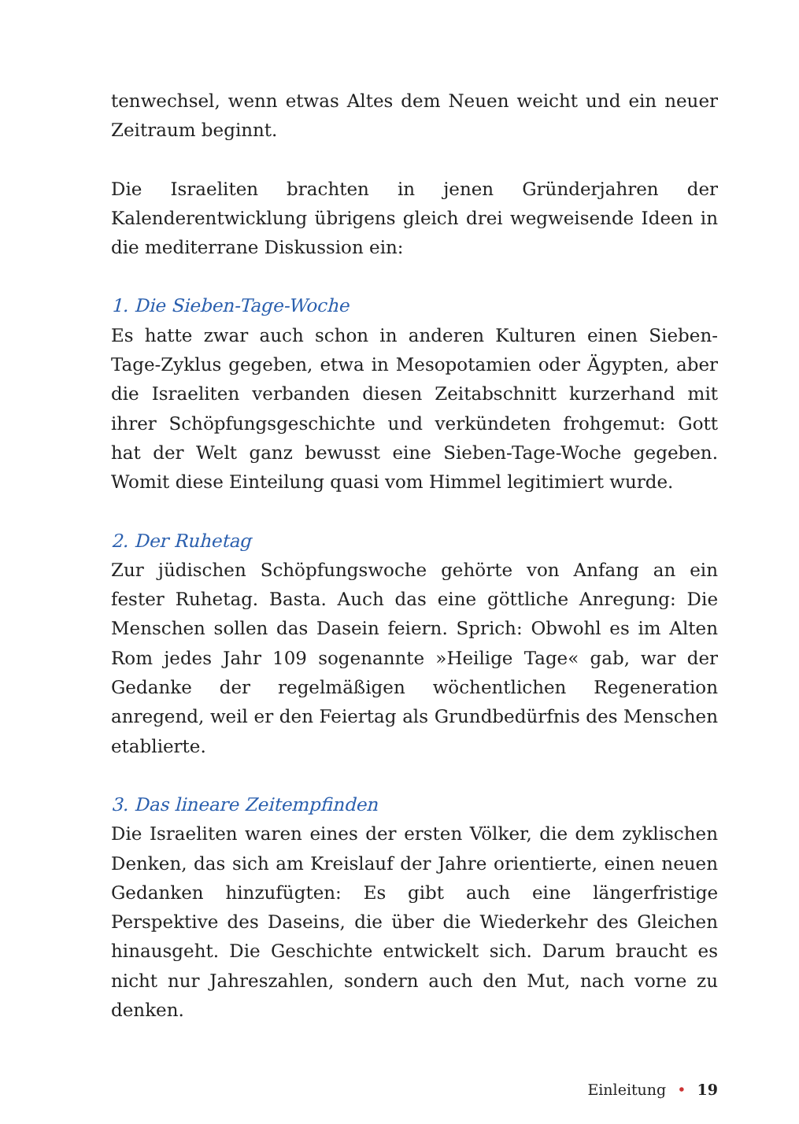tenwechsel, wenn etwas Altes dem Neuen weicht und ein neuer Zeitraum beginnt.
Die Israeliten brachten in jenen Gründerjahren der Kalenderentwicklung übrigens gleich drei wegweisende Ideen in die mediterrane Diskussion ein:
1. Die Sieben-Tage-Woche
Es hatte zwar auch schon in anderen Kulturen einen Sieben-Tage-Zyklus gegeben, etwa in Mesopotamien oder Ägypten, aber die Israeliten verbanden diesen Zeitabschnitt kurzerhand mit ihrer Schöpfungsgeschichte und verkündeten frohgemut: Gott hat der Welt ganz bewusst eine Sieben-Tage-Woche gegeben. Womit diese Einteilung quasi vom Himmel legitimiert wurde.
2. Der Ruhetag
Zur jüdischen Schöpfungswoche gehörte von Anfang an ein fester Ruhetag. Basta. Auch das eine göttliche Anregung: Die Menschen sollen das Dasein feiern. Sprich: Obwohl es im Alten Rom jedes Jahr 109 sogenannte »Heilige Tage« gab, war der Gedanke der regelmäßigen wöchentlichen Regeneration anregend, weil er den Feiertag als Grundbedürfnis des Menschen etablierte.
3. Das lineare Zeitempfinden
Die Israeliten waren eines der ersten Völker, die dem zyklischen Denken, das sich am Kreislauf der Jahre orientierte, einen neuen Gedanken hinzufügten: Es gibt auch eine längerfristige Perspektive des Daseins, die über die Wiederkehr des Gleichen hinausgeht. Die Geschichte entwickelt sich. Darum braucht es nicht nur Jahreszahlen, sondern auch den Mut, nach vorne zu denken.
Einleitung • 19